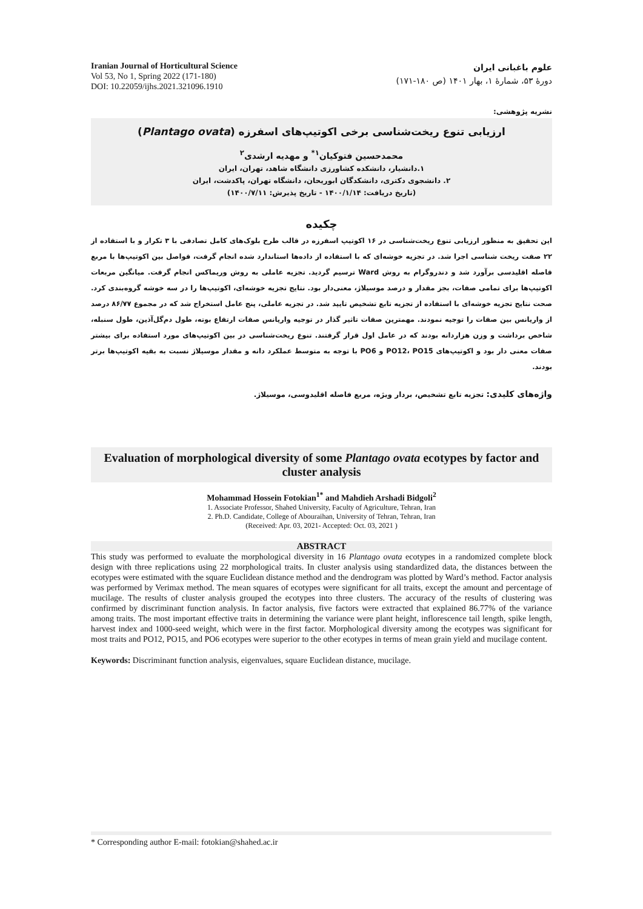Iranian Journal of Horticultural Science
Vol 53, No 1, Spring 2022 (171-180)
DOI: 10.22059/ijhs.2021.321096.1910
علوم باغبانی ایران
دورۀ ۵۳، شمارۀ ۱، بهار ۱۴۰۱ (ص ۱۸۰-۱۷۱)
نشریه پژوهشی:
ارزیابی تنوع ریخت‌شناسی برخی اکوتیپ‌های اسفرزه (Plantago ovata)
محمدحسین فتوکیان<sup>۱*</sup> و مهدیه ارشدی<sup>۲</sup>
۱.دانشیار، دانشکده کشاورزی دانشگاه شاهد، تهران، ایران
۲. دانشجوی دکتری، دانشکدگان ابوریحان، دانشگاه تهران، پاکدشت، ایران
(تاریخ دریافت: ۱۴۰۰/۱/۱۴ - تاریخ پذیرش: ۱۴۰۰/۷/۱۱)
چکیده
این تحقیق به منظور ارزیابی تنوع ریخت‌شناسی در ۱۶ اکوتیپ اسفرزه در قالب طرح بلوک‌های کامل تصادفی با ۳ تکرار و با استفاده از ۲۲ صفت ریخت شناسی اجرا شد. در تجزیه خوشه‌ای که با استفاده از داده‌ها استاندارد شده انجام گرفت، فواصل بین اکوتیپ‌ها با مربع فاصله اقلیدسی برآورد شد و دندروگرام به روش Ward ترسیم گردید. تجزیه عاملی به روش وریماکس انجام گرفت. میانگین مربعات اکوتیپ‌ها برای تمامی صفات، بجز مقدار و درصد موسیلاژ، معنی‌دار بود. نتایج تجزیه خوشه‌ای، اکوتیپ‌ها را در سه خوشه گروه‌بندی کرد. صحت نتایج تجزیه خوشه‌ای با استفاده از تجزیه تابع تشخیص تایید شد. در تجزیه عاملی، پنج عامل استخراج شد که در مجموع ۸۶/۷۷ درصد از واریانس بین صفات را توجیه نمودند. مهمترین صفات تاثیر گذار در توجیه واریانس صفات ارتفاع بوته، طول دم‌گل‌آذین، طول سنبله، شاخص برداشت و وزن هزاردانه بودند که در عامل اول قرار گرفتند. تنوع ریخت‌شناسی در بین اکوتیپ‌های مورد استفاده برای بیشتر صفات معنی دار بود و اکوتیپ‌های PO12، PO15 و PO6 با توجه به متوسط عملکرد دانه و مقدار موسیلاژ نسبت به بقیه اکوتیپ‌ها برتر بودند.
واژه‌های کلیدی: تجزیه تابع تشخیص، بردار ویژه، مربع فاصله اقلیدوسی، موسیلاژ.
Evaluation of morphological diversity of some Plantago ovata ecotypes by factor and cluster analysis
Mohammad Hossein Fotokian<sup>1*</sup> and Mahdieh Arshadi Bidgoli<sup>2</sup>
1. Associate Professor, Shahed University, Faculty of Agriculture, Tehran, Iran
2. Ph.D. Candidate, College of Abouraihan, University of Tehran, Tehran, Iran
(Received: Apr. 03, 2021- Accepted: Oct. 03, 2021 )
ABSTRACT
This study was performed to evaluate the morphological diversity in 16 Plantago ovata ecotypes in a randomized complete block design with three replications using 22 morphological traits. In cluster analysis using standardized data, the distances between the ecotypes were estimated with the square Euclidean distance method and the dendrogram was plotted by Ward’s method. Factor analysis was performed by Verimax method. The mean squares of ecotypes were significant for all traits, except the amount and percentage of mucilage. The results of cluster analysis grouped the ecotypes into three clusters. The accuracy of the results of clustering was confirmed by discriminant function analysis. In factor analysis, five factors were extracted that explained 86.77% of the variance among traits. The most important effective traits in determining the variance were plant height, inflorescence tail length, spike length, harvest index and 1000-seed weight, which were in the first factor. Morphological diversity among the ecotypes was significant for most traits and PO12, PO15, and PO6 ecotypes were superior to the other ecotypes in terms of mean grain yield and mucilage content.
Keywords: Discriminant function analysis, eigenvalues, square Euclidean distance, mucilage.
* Corresponding author E-mail: fotokian@shahed.ac.ir